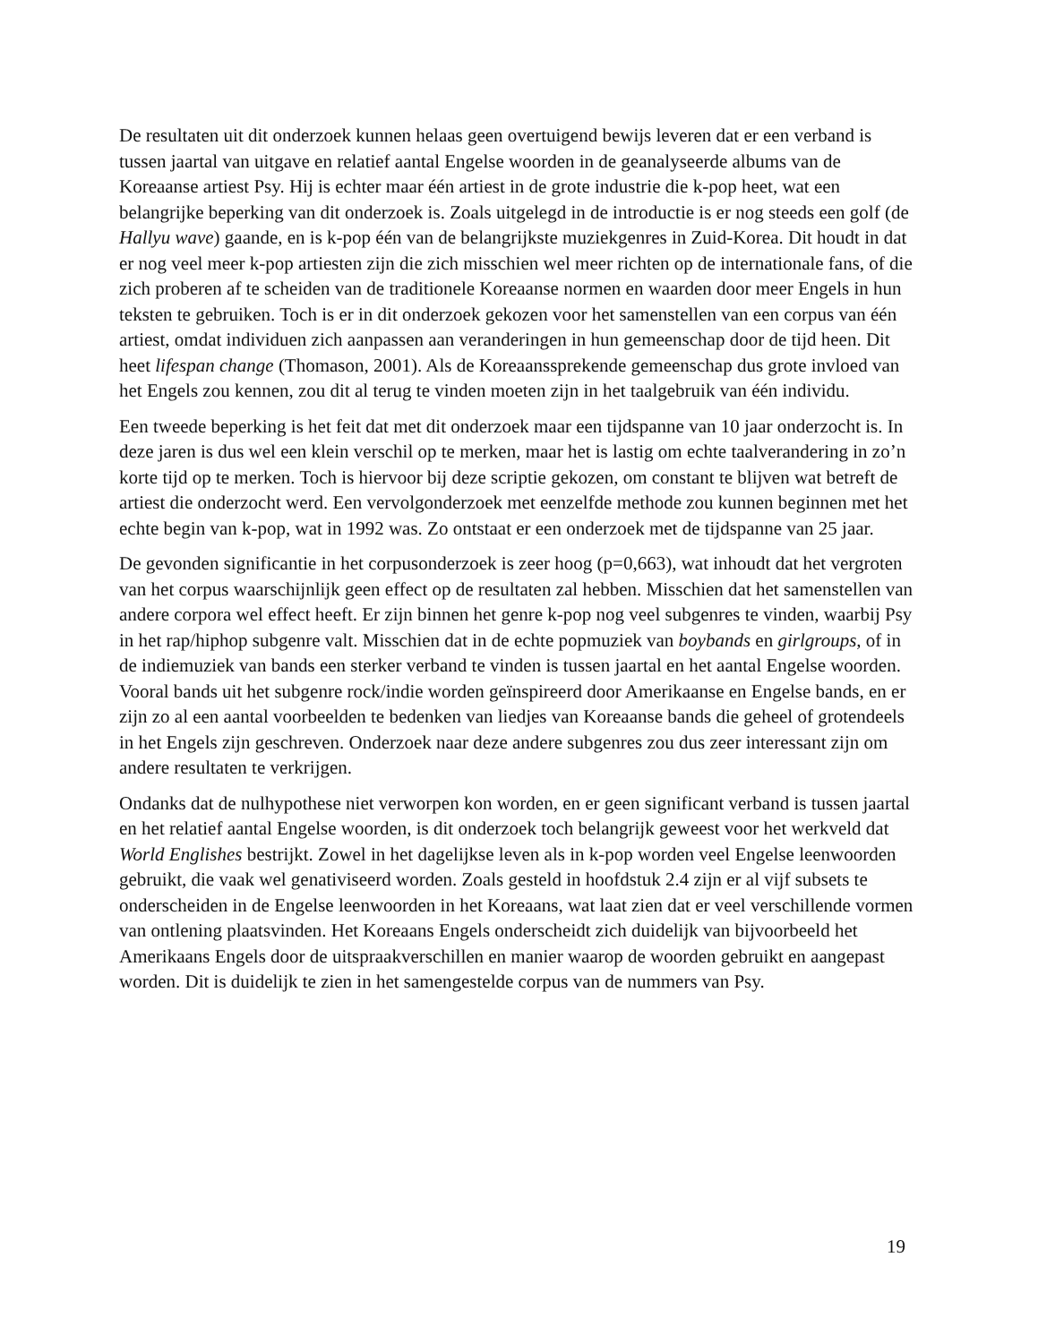De resultaten uit dit onderzoek kunnen helaas geen overtuigend bewijs leveren dat er een verband is tussen jaartal van uitgave en relatief aantal Engelse woorden in de geanalyseerde albums van de Koreaanse artiest Psy. Hij is echter maar één artiest in de grote industrie die k-pop heet, wat een belangrijke beperking van dit onderzoek is. Zoals uitgelegd in de introductie is er nog steeds een golf (de Hallyu wave) gaande, en is k-pop één van de belangrijkste muziekgenres in Zuid-Korea. Dit houdt in dat er nog veel meer k-pop artiesten zijn die zich misschien wel meer richten op de internationale fans, of die zich proberen af te scheiden van de traditionele Koreaanse normen en waarden door meer Engels in hun teksten te gebruiken. Toch is er in dit onderzoek gekozen voor het samenstellen van een corpus van één artiest, omdat individuen zich aanpassen aan veranderingen in hun gemeenschap door de tijd heen. Dit heet lifespan change (Thomason, 2001). Als de Koreaanssprekende gemeenschap dus grote invloed van het Engels zou kennen, zou dit al terug te vinden moeten zijn in het taalgebruik van één individu.
Een tweede beperking is het feit dat met dit onderzoek maar een tijdspanne van 10 jaar onderzocht is. In deze jaren is dus wel een klein verschil op te merken, maar het is lastig om echte taalverandering in zo’n korte tijd op te merken. Toch is hiervoor bij deze scriptie gekozen, om constant te blijven wat betreft de artiest die onderzocht werd. Een vervolgonderzoek met eenzelfde methode zou kunnen beginnen met het echte begin van k-pop, wat in 1992 was. Zo ontstaat er een onderzoek met de tijdspanne van 25 jaar.
De gevonden significantie in het corpusonderzoek is zeer hoog (p=0,663), wat inhoudt dat het vergroten van het corpus waarschijnlijk geen effect op de resultaten zal hebben. Misschien dat het samenstellen van andere corpora wel effect heeft. Er zijn binnen het genre k-pop nog veel subgenres te vinden, waarbij Psy in het rap/hiphop subgenre valt. Misschien dat in de echte popmuziek van boybands en girlgroups, of in de indiemuziek van bands een sterker verband te vinden is tussen jaartal en het aantal Engelse woorden. Vooral bands uit het subgenre rock/indie worden geïnspireerd door Amerikaanse en Engelse bands, en er zijn zo al een aantal voorbeelden te bedenken van liedjes van Koreaanse bands die geheel of grotendeels in het Engels zijn geschreven. Onderzoek naar deze andere subgenres zou dus zeer interessant zijn om andere resultaten te verkrijgen.
Ondanks dat de nulhypothese niet verworpen kon worden, en er geen significant verband is tussen jaartal en het relatief aantal Engelse woorden, is dit onderzoek toch belangrijk geweest voor het werkveld dat World Englishes bestrijkt. Zowel in het dagelijkse leven als in k-pop worden veel Engelse leenwoorden gebruikt, die vaak wel genativiseerd worden. Zoals gesteld in hoofdstuk 2.4 zijn er al vijf subsets te onderscheiden in de Engelse leenwoorden in het Koreaans, wat laat zien dat er veel verschillende vormen van ontlening plaatsvinden. Het Koreaans Engels onderscheidt zich duidelijk van bijvoorbeeld het Amerikaans Engels door de uitspraakverschillen en manier waarop de woorden gebruikt en aangepast worden. Dit is duidelijk te zien in het samengestelde corpus van de nummers van Psy.
19